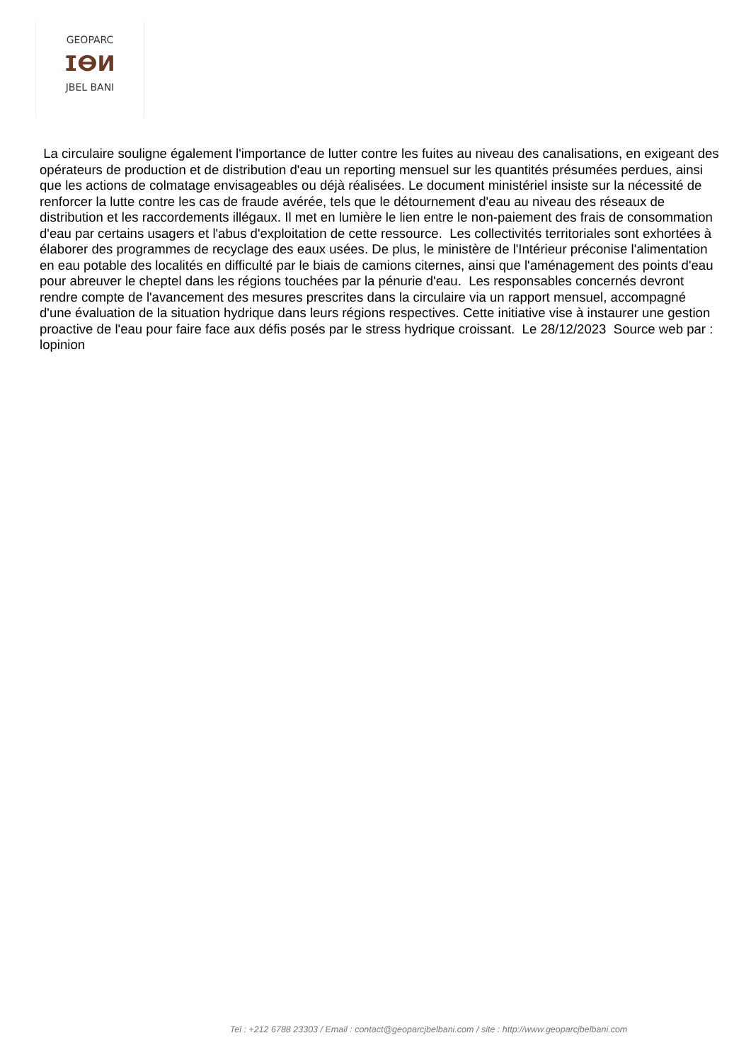GEOPARC
ⵊⴱⵍ
JBEL BANI
La circulaire souligne également l'importance de lutter contre les fuites au niveau des canalisations, en exigeant des opérateurs de production et de distribution d'eau un reporting mensuel sur les quantités présumées perdues, ainsi que les actions de colmatage envisageables ou déjà réalisées. Le document ministériel insiste sur la nécessité de renforcer la lutte contre les cas de fraude avérée, tels que le détournement d'eau au niveau des réseaux de distribution et les raccordements illégaux. Il met en lumière le lien entre le non-paiement des frais de consommation d'eau par certains usagers et l'abus d'exploitation de cette ressource. Les collectivités territoriales sont exhortées à élaborer des programmes de recyclage des eaux usées. De plus, le ministère de l'Intérieur préconise l'alimentation en eau potable des localités en difficulté par le biais de camions citernes, ainsi que l'aménagement des points d'eau pour abreuver le cheptel dans les régions touchées par la pénurie d'eau. Les responsables concernés devront rendre compte de l'avancement des mesures prescrites dans la circulaire via un rapport mensuel, accompagné d'une évaluation de la situation hydrique dans leurs régions respectives. Cette initiative vise à instaurer une gestion proactive de l'eau pour faire face aux défis posés par le stress hydrique croissant. Le 28/12/2023 Source web par : lopinion
Tel : +212 6788 23303 / Email : contact@geoparcjbelbani.com / site : http://www.geoparcjbelbani.com